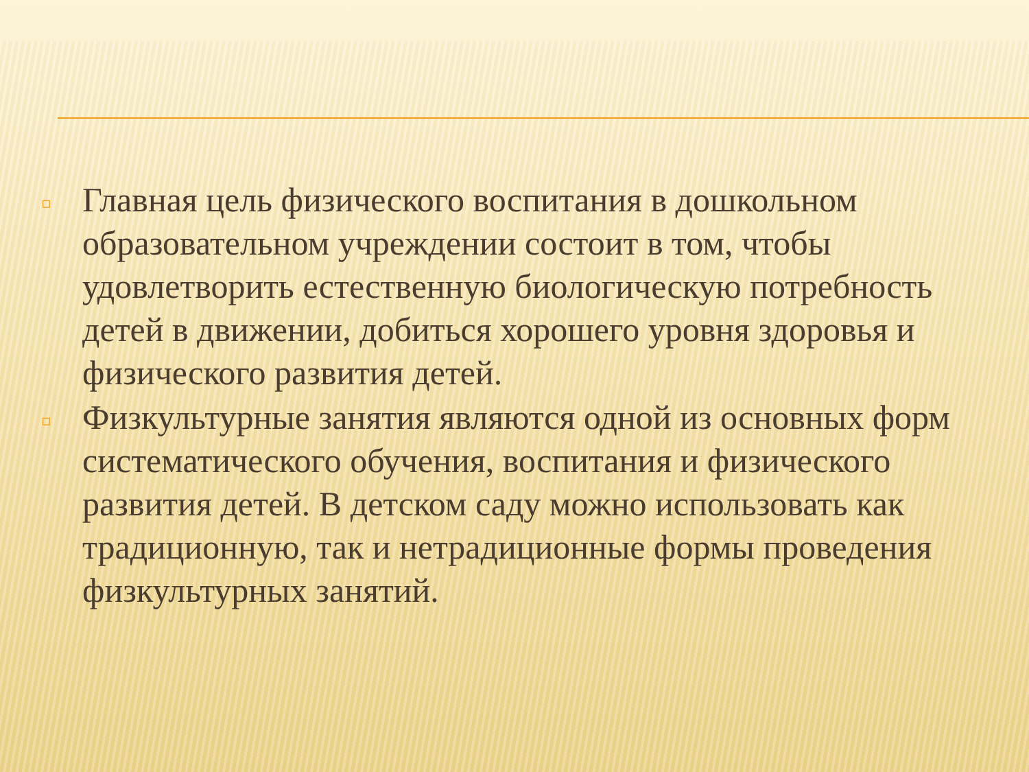▫ Главная цель физического воспитания в дошкольном образовательном учреждении состоит в том, чтобы удовлетворить естественную биологическую потребность детей в движении, добиться хорошего уровня здоровья и физического развития детей.
▫ Физкультурные занятия являются одной из основных форм систематического обучения, воспитания и физического развития детей. В детском саду можно использовать как традиционную, так и нетрадиционные формы проведения физкультурных занятий.